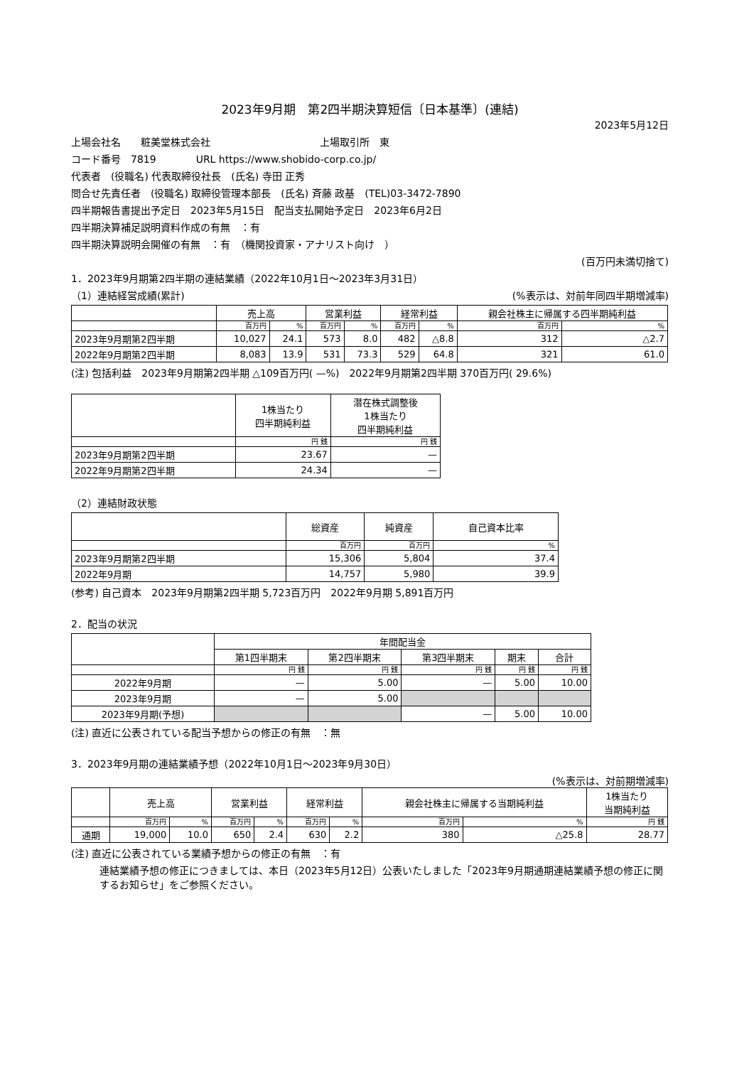2023年9月期　第2四半期決算短信〔日本基準〕(連結)
2023年5月12日
上場会社名　　粧美堂株式会社　　　　　　　　　　　上場取引所　東
コード番号　7819　　　　URL https://www.shobido-corp.co.jp/
代表者　(役職名) 代表取締役社長　(氏名) 寺田 正秀
問合せ先責任者　(役職名) 取締役管理本部長　(氏名) 斉藤 政基　(TEL)03-3472-7890
四半期報告書提出予定日　2023年5月15日　配当支払開始予定日　2023年6月2日
四半期決算補足説明資料作成の有無　：有
四半期決算説明会開催の有無　：有　（機関投資家・アナリスト向け　）
(百万円未満切捨て)
1．2023年9月期第2四半期の連結業績（2022年10月1日～2023年3月31日）
（1）連結経営成績(累計)　(%表示は、対前年同四半期増減率)
| | 売上高 | | 営業利益 | | 経常利益 | | 親会社株主に帰属する四半期純利益 | |
| --- | --- | --- | --- | --- | --- | --- | --- | --- |
| | 百万円 | % | 百万円 | % | 百万円 | % | 百万円 | % |
| 2023年9月期第2四半期 | 10,027 | 24.1 | 573 | 8.0 | 482 | △8.8 | 312 | △2.7 |
| 2022年9月期第2四半期 | 8,083 | 13.9 | 531 | 73.3 | 529 | 64.8 | 321 | 61.0 |
(注) 包括利益　2023年9月期第2四半期 △109百万円( —%)　2022年9月期第2四半期 370百万円( 29.6%)
| | 1株当たり 四半期純利益 | 潜在株式調整後 1株当たり 四半期純利益 |
| --- | --- | --- |
| | 円 銭 | 円 銭 |
| 2023年9月期第2四半期 | 23.67 | — |
| 2022年9月期第2四半期 | 24.34 | — |
（2）連結財政状態
| | 総資産 | 純資産 | 自己資本比率 |
| --- | --- | --- | --- |
| | 百万円 | 百万円 | % |
| 2023年9月期第2四半期 | 15,306 | 5,804 | 37.4 |
| 2022年9月期 | 14,757 | 5,980 | 39.9 |
(参考) 自己資本　2023年9月期第2四半期 5,723百万円　2022年9月期 5,891百万円
2．配当の状況
| | 年間配当金 | | | | |
| --- | --- | --- | --- | --- | --- |
| | 第1四半期末 | 第2四半期末 | 第3四半期末 | 期末 | 合計 |
| | 円 銭 | 円 銭 | 円 銭 | 円 銭 | 円 銭 |
| 2022年9月期 | — | 5.00 | — | 5.00 | 10.00 |
| 2023年9月期 | — | 5.00 | | | |
| 2023年9月期(予想) | | | — | 5.00 | 10.00 |
(注) 直近に公表されている配当予想からの修正の有無　：無
3．2023年9月期の連結業績予想（2022年10月1日～2023年9月30日）
(%表示は、対前期増減率)
| | 売上高 | | 営業利益 | | 経常利益 | | 親会社株主に帰属する当期純利益 | | 1株当たり 当期純利益 |
| --- | --- | --- | --- | --- | --- | --- | --- | --- | --- |
| | 百万円 | % | 百万円 | % | 百万円 | % | 百万円 | % | 円 銭 |
| 通期 | 19,000 | 10.0 | 650 | 2.4 | 630 | 2.2 | 380 | △25.8 | 28.77 |
(注) 直近に公表されている業績予想からの修正の有無　：有
連結業績予想の修正につきましては、本日（2023年5月12日）公表いたしました「2023年9月期通期連結業績予想の修正に関するお知らせ」をご参照ください。